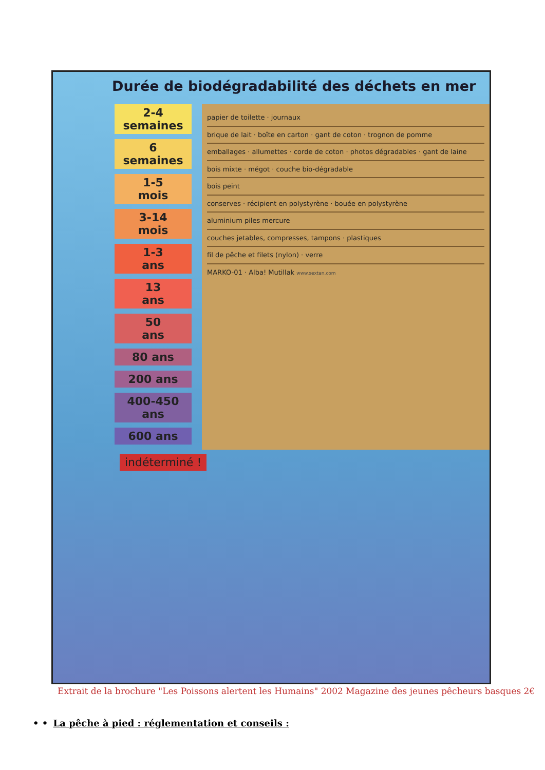Durée de biodégradabilité des déchets en mer
2-4
semaines
6
semaines
1-5
mois
3-14
mois
1-3
ans
13
ans
50
ans
80 ans
200 ans
400-450
ans
600 ans
papier de toilette · journaux
brique de lait · boîte en carton · gant de coton · trognon de pomme
emballages · allumettes · corde de coton · photos dégradables · gant de laine
bois mixte · mégot · couche bio-dégradable
bois peint
conserves · récipient en polystyrène · bouée en polystyrène
aluminium piles mercure
couches jetables, compresses, tampons · plastiques
fil de pêche et filets (nylon) · verre
MARKO-01 · Alba! Mutillak www.sextan.com
indéterminé !
Extrait de la brochure "Les Poissons alertent les Humains" 2002 Magazine des jeunes pêcheurs basques 2€
• • La pêche à pied : réglementation et conseils :